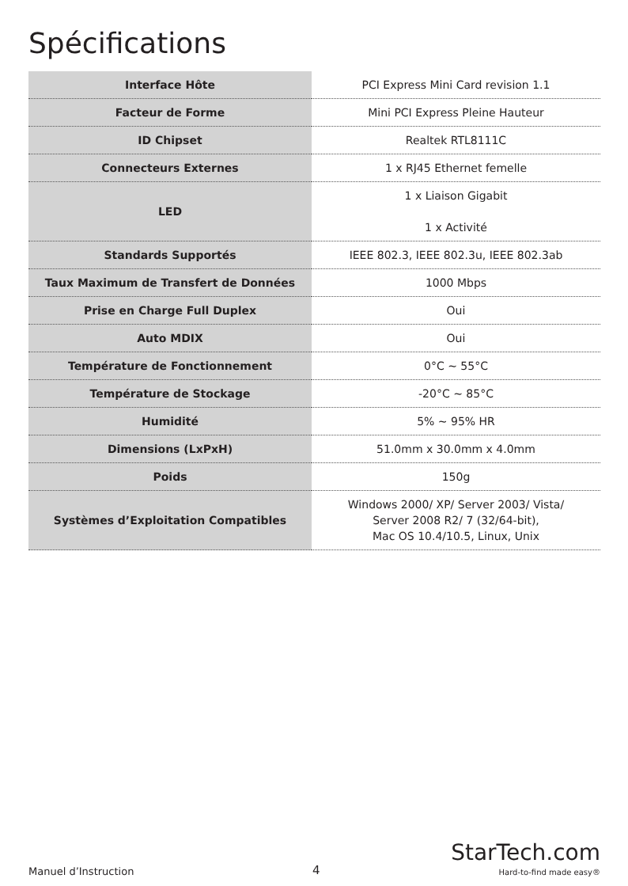Spécifications
| Interface Hôte | PCI Express Mini Card revision 1.1 |
| Facteur de Forme | Mini PCI Express Pleine Hauteur |
| ID Chipset | Realtek RTL8111C |
| Connecteurs Externes | 1 x RJ45 Ethernet femelle |
| LED | 1 x Liaison Gigabit 1 x Activité |
| Standards Supportés | IEEE 802.3, IEEE 802.3u, IEEE 802.3ab |
| Taux Maximum de Transfert de Données | 1000 Mbps |
| Prise en Charge Full Duplex | Oui |
| Auto MDIX | Oui |
| Température de Fonctionnement | 0°C ~ 55°C |
| Température de Stockage | -20°C ~ 85°C |
| Humidité | 5% ~ 95% HR |
| Dimensions (LxPxH) | 51.0mm x 30.0mm x 4.0mm |
| Poids | 150g |
| Systèmes d’Exploitation Compatibles | Windows 2000/ XP/ Server 2003/ Vista/ Server 2008 R2/ 7 (32/64-bit), Mac OS 10.4/10.5, Linux, Unix |
Manuel d’Instruction
4
StarTech.com
Hard-to-find made easy®